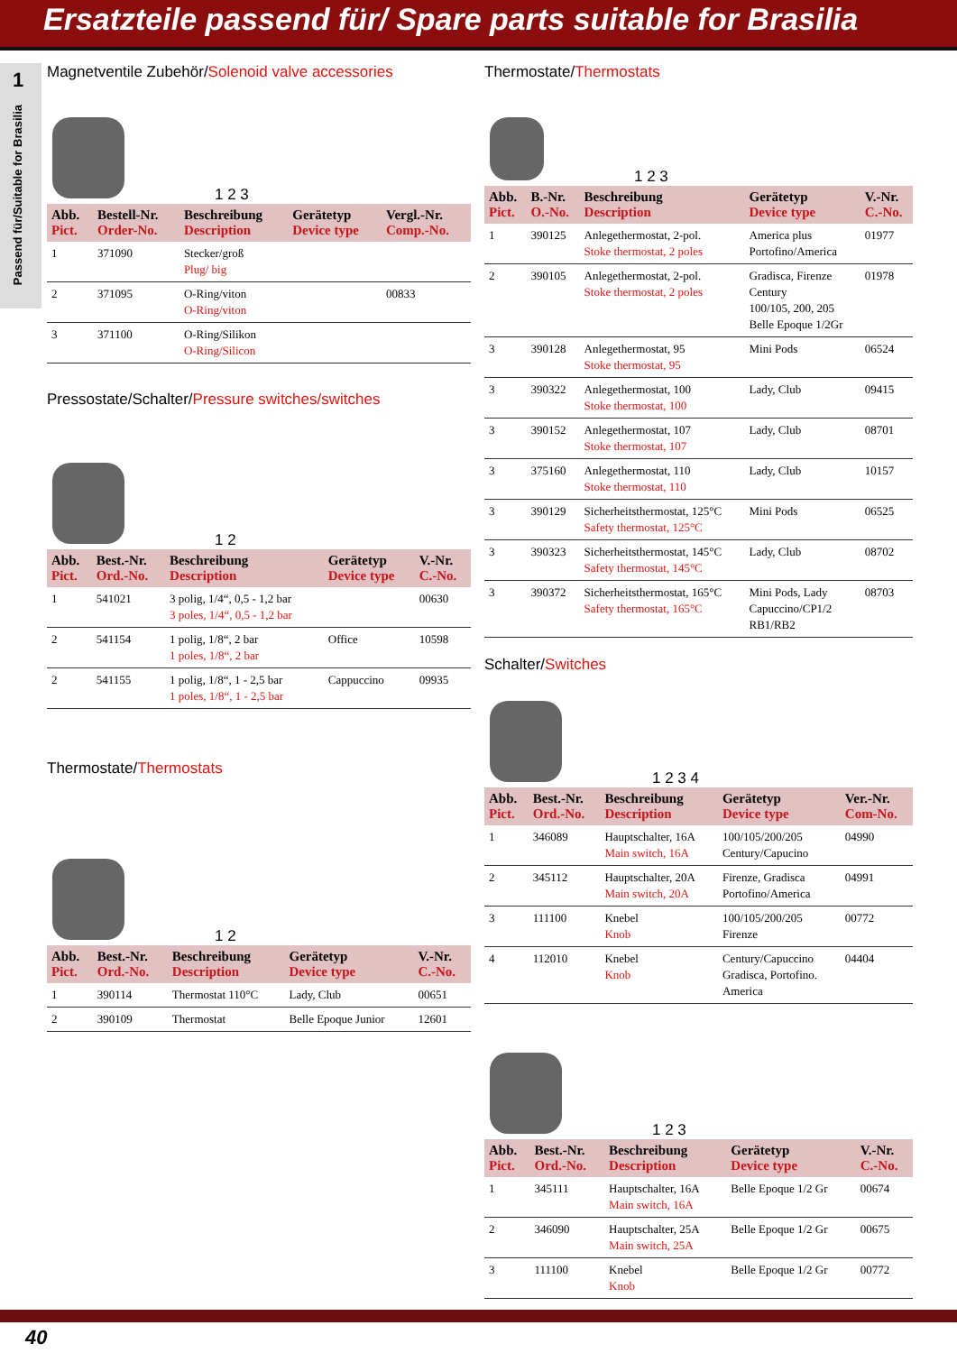Ersatzteile passend für/ Spare parts suitable for Brasilia
1
Passend für/Suitable for Brasilia
Magnetventile Zubehör/Solenoid valve accessories
1 2 3
| Abb. Pict. | Bestell-Nr. Order-No. | Beschreibung Description | Gerätetyp Device type | Vergl.-Nr. Comp.-No. |
| --- | --- | --- | --- | --- |
| 1 | 371090 | Stecker/groß Plug/ big | | |
| 2 | 371095 | O-Ring/viton O-Ring/viton | | 00833 |
| 3 | 371100 | O-Ring/Silikon O-Ring/Silicon | | |
Pressostate/Schalter/Pressure switches/switches
1 2
| Abb. Pict. | Best.-Nr. Ord.-No. | Beschreibung Description | Gerätetyp Device type | V.-Nr. C.-No. |
| --- | --- | --- | --- | --- |
| 1 | 541021 | 3 polig, 1/4“, 0,5 - 1,2 bar 3 poles, 1/4“, 0,5 - 1,2 bar | | 00630 |
| 2 | 541154 | 1 polig, 1/8“, 2 bar 1 poles, 1/8“, 2 bar | Office | 10598 |
| 2 | 541155 | 1 polig, 1/8“, 1 - 2,5 bar 1 poles, 1/8“, 1 - 2,5 bar | Cappuccino | 09935 |
Thermostate/Thermostats
1 2
| Abb. Pict. | Best.-Nr. Ord.-No. | Beschreibung Description | Gerätetyp Device type | V.-Nr. C.-No. |
| --- | --- | --- | --- | --- |
| 1 | 390114 | Thermostat 110°C | Lady, Club | 00651 |
| 2 | 390109 | Thermostat | Belle Epoque Junior | 12601 |
Thermostate/Thermostats
1 2 3
| Abb. Pict. | B.-Nr. O.-No. | Beschreibung Description | Gerätetyp Device type | V.-Nr. C.-No. |
| --- | --- | --- | --- | --- |
| 1 | 390125 | Anlegethermostat, 2-pol. Stoke thermostat, 2 poles | America plus Portofino/America | 01977 |
| 2 | 390105 | Anlegethermostat, 2-pol. Stoke thermostat, 2 poles | Gradisca, Firenze Century 100/105, 200, 205 Belle Epoque 1/2Gr | 01978 |
| 3 | 390128 | Anlegethermostat, 95 Stoke thermostat, 95 | Mini Pods | 06524 |
| 3 | 390322 | Anlegethermostat, 100 Stoke thermostat, 100 | Lady, Club | 09415 |
| 3 | 390152 | Anlegethermostat, 107 Stoke thermostat, 107 | Lady, Club | 08701 |
| 3 | 375160 | Anlegethermostat, 110 Stoke thermostat, 110 | Lady, Club | 10157 |
| 3 | 390129 | Sicherheitsthermostat, 125°C Safety thermostat, 125°C | Mini Pods | 06525 |
| 3 | 390323 | Sicherheitsthermostat, 145°C Safety thermostat, 145°C | Lady, Club | 08702 |
| 3 | 390372 | Sicherheitsthermostat, 165°C Safety thermostat, 165°C | Mini Pods, Lady Capuccino/CP1/2 RB1/RB2 | 08703 |
Schalter/Switches
1 2 3 4
| Abb. Pict. | Best.-Nr. Ord.-No. | Beschreibung Description | Gerätetyp Device type | Ver.-Nr. Com-No. |
| --- | --- | --- | --- | --- |
| 1 | 346089 | Hauptschalter, 16A Main switch, 16A | 100/105/200/205 Century/Capucino | 04990 |
| 2 | 345112 | Hauptschalter, 20A Main switch, 20A | Firenze, Gradisca Portofino/America | 04991 |
| 3 | 111100 | Knebel Knob | 100/105/200/205 Firenze | 00772 |
| 4 | 112010 | Knebel Knob | Century/Capuccino Gradisca, Portofino. America | 04404 |
1 2 3
| Abb. Pict. | Best.-Nr. Ord.-No. | Beschreibung Description | Gerätetyp Device type | V.-Nr. C.-No. |
| --- | --- | --- | --- | --- |
| 1 | 345111 | Hauptschalter, 16A Main switch, 16A | Belle Epoque 1/2 Gr | 00674 |
| 2 | 346090 | Hauptschalter, 25A Main switch, 25A | Belle Epoque 1/2 Gr | 00675 |
| 3 | 111100 | Knebel Knob | Belle Epoque 1/2 Gr | 00772 |
40